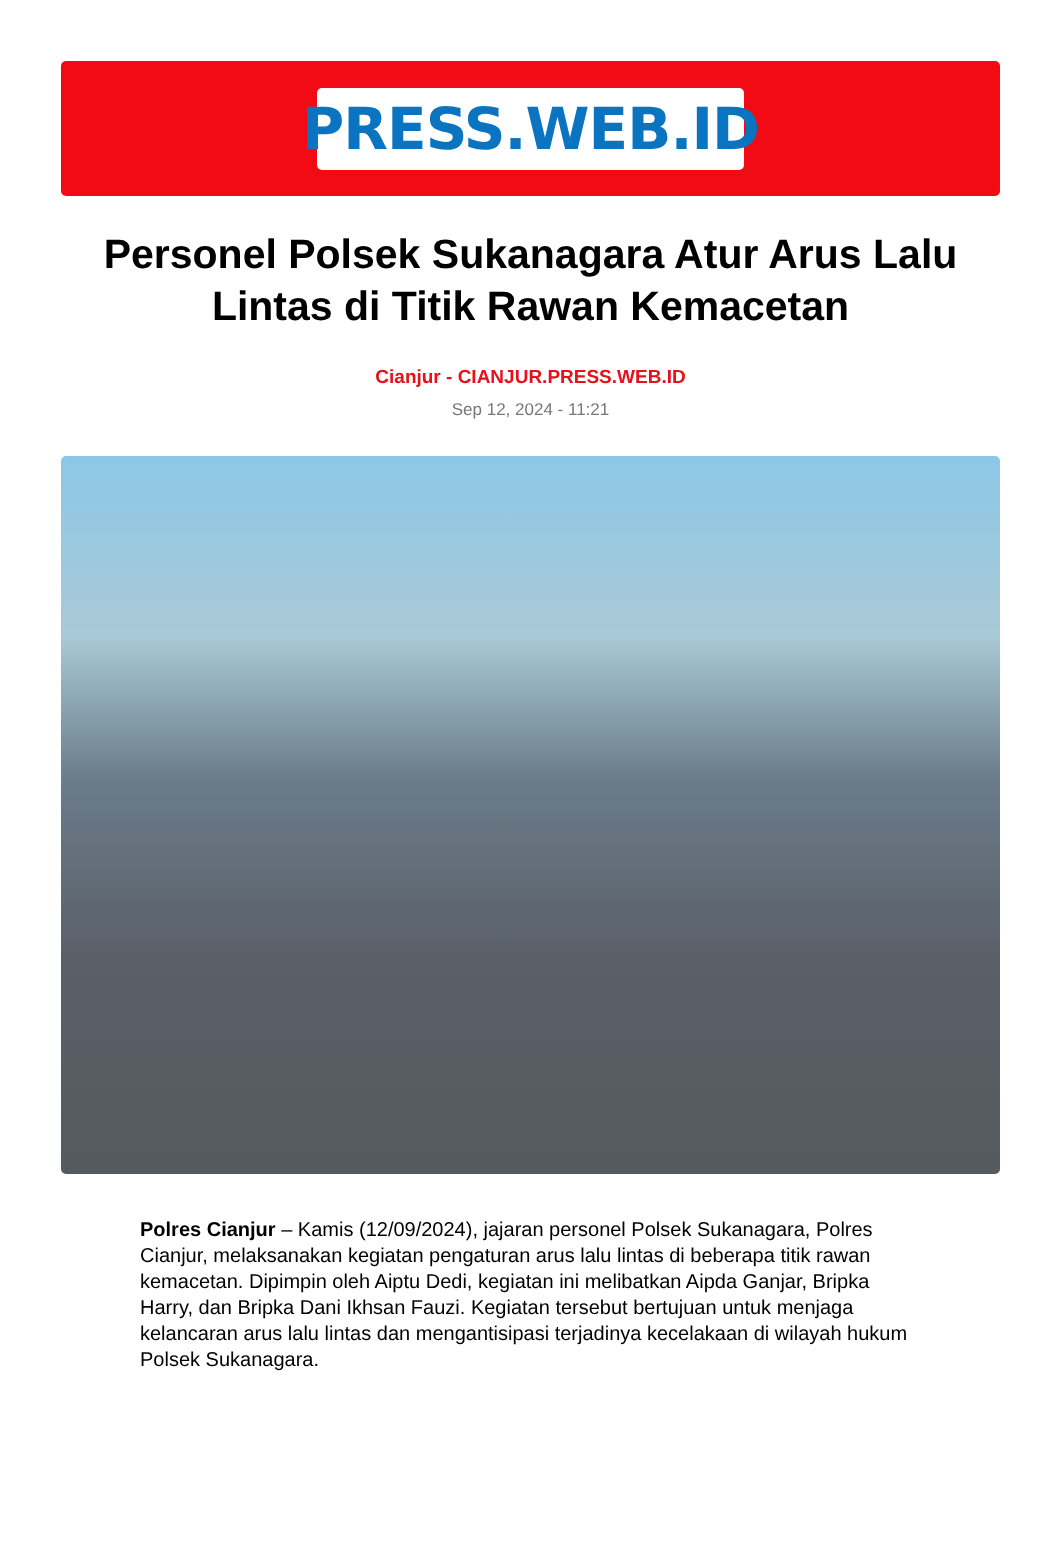PRESS.WEB.ID
Personel Polsek Sukanagara Atur Arus Lalu Lintas di Titik Rawan Kemacetan
Cianjur - CIANJUR.PRESS.WEB.ID
Sep 12, 2024 - 11:21
Polres Cianjur – Kamis (12/09/2024), jajaran personel Polsek Sukanagara, Polres Cianjur, melaksanakan kegiatan pengaturan arus lalu lintas di beberapa titik rawan kemacetan. Dipimpin oleh Aiptu Dedi, kegiatan ini melibatkan Aipda Ganjar, Bripka Harry, dan Bripka Dani Ikhsan Fauzi. Kegiatan tersebut bertujuan untuk menjaga kelancaran arus lalu lintas dan mengantisipasi terjadinya kecelakaan di wilayah hukum Polsek Sukanagara.